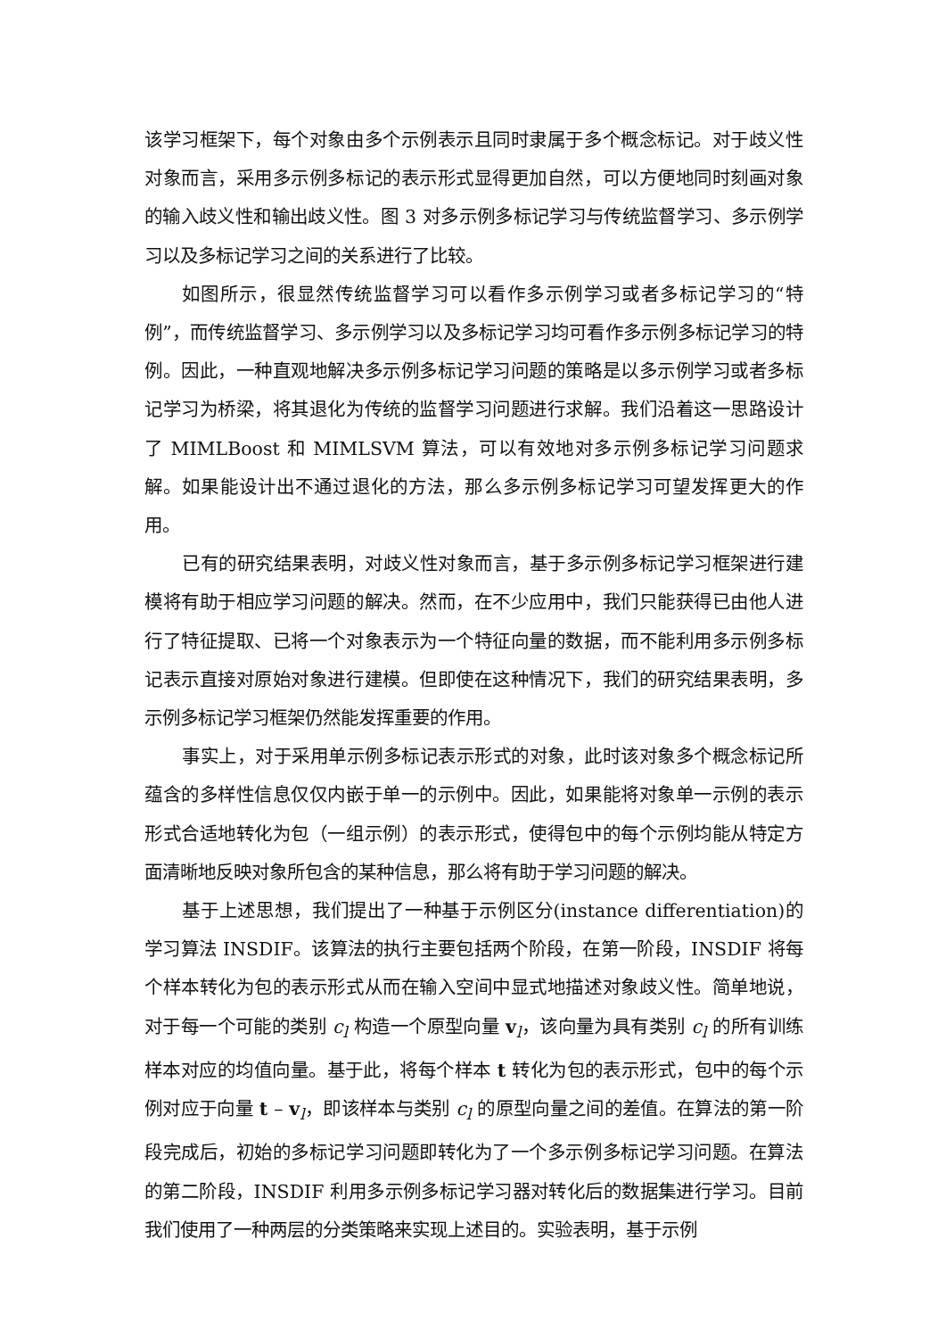该学习框架下，每个对象由多个示例表示且同时隶属于多个概念标记。对于歧义性对象而言，采用多示例多标记的表示形式显得更加自然，可以方便地同时刻画对象的输入歧义性和输出歧义性。图 3 对多示例多标记学习与传统监督学习、多示例学习以及多标记学习之间的关系进行了比较。
如图所示，很显然传统监督学习可以看作多示例学习或者多标记学习的“特例”，而传统监督学习、多示例学习以及多标记学习均可看作多示例多标记学习的特例。因此，一种直观地解决多示例多标记学习问题的策略是以多示例学习或者多标记学习为桥梁，将其退化为传统的监督学习问题进行求解。我们沿着这一思路设计了 MIMLBoost 和 MIMLSVM 算法，可以有效地对多示例多标记学习问题求解。如果能设计出不通过退化的方法，那么多示例多标记学习可望发挥更大的作用。
已有的研究结果表明，对歧义性对象而言，基于多示例多标记学习框架进行建模将有助于相应学习问题的解决。然而，在不少应用中，我们只能获得已由他人进行了特征提取、已将一个对象表示为一个特征向量的数据，而不能利用多示例多标记表示直接对原始对象进行建模。但即使在这种情况下，我们的研究结果表明，多示例多标记学习框架仍然能发挥重要的作用。
事实上，对于采用单示例多标记表示形式的对象，此时该对象多个概念标记所蕴含的多样性信息仅仅内嵌于单一的示例中。因此，如果能将对象单一示例的表示形式合适地转化为包（一组示例）的表示形式，使得包中的每个示例均能从特定方面清晰地反映对象所包含的某种信息，那么将有助于学习问题的解决。
基于上述思想，我们提出了一种基于示例区分(instance differentiation)的学习算法 INSDIF。该算法的执行主要包括两个阶段，在第一阶段，INSDIF 将每个样本转化为包的表示形式从而在输入空间中显式地描述对象歧义性。简单地说，对于每一个可能的类别 c<sub>l</sub> 构造一个原型向量 v<sub>l</sub>，该向量为具有类别 c<sub>l</sub> 的所有训练样本对应的均值向量。基于此，将每个样本 t 转化为包的表示形式，包中的每个示例对应于向量 t – v<sub>l</sub>，即该样本与类别 c<sub>l</sub> 的原型向量之间的差值。在算法的第一阶段完成后，初始的多标记学习问题即转化为了一个多示例多标记学习问题。在算法的第二阶段，INSDIF 利用多示例多标记学习器对转化后的数据集进行学习。目前我们使用了一种两层的分类策略来实现上述目的。实验表明，基于示例